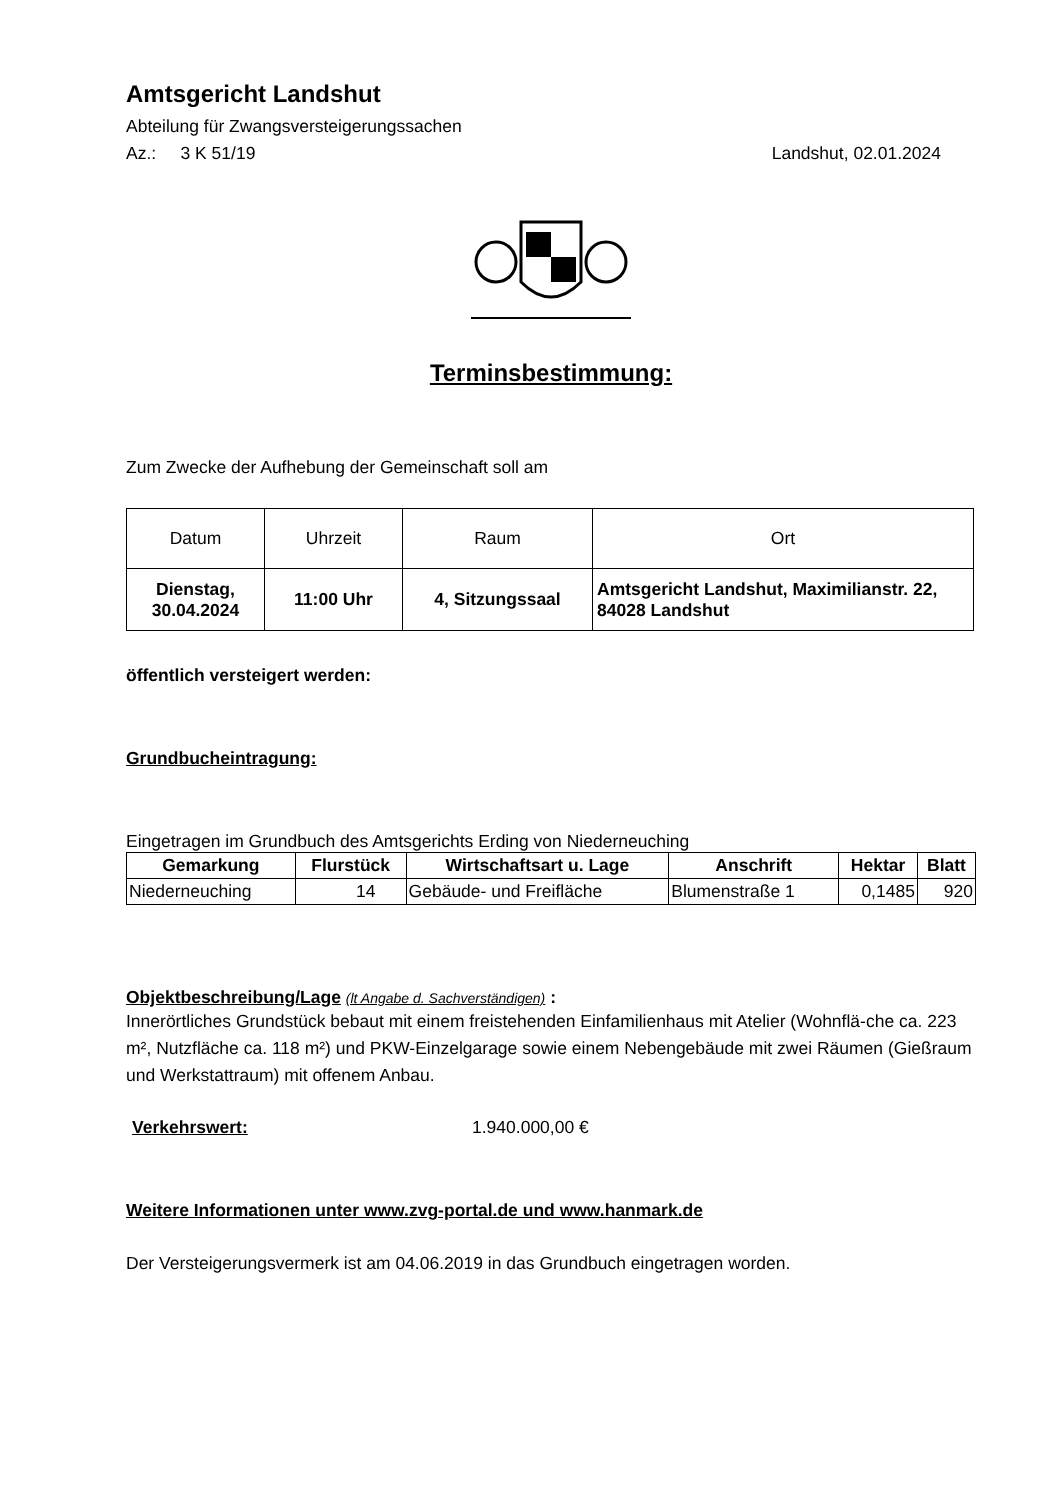Amtsgericht Landshut
Abteilung für Zwangsversteigerungssachen
Az.: 3 K 51/19 Landshut, 02.01.2024
Terminsbestimmung:
Zum Zwecke der Aufhebung der Gemeinschaft soll am
| Datum | Uhrzeit | Raum | Ort |
| Dienstag, 30.04.2024 | 11:00 Uhr | 4, Sitzungssaal | Amtsgericht Landshut, Maximilianstr. 22, 84028 Landshut |
öffentlich versteigert werden:
Grundbucheintragung:
Eingetragen im Grundbuch des Amtsgerichts Erding von Niederneuching
| Gemarkung | Flurstück | Wirtschaftsart u. Lage | Anschrift | Hektar | Blatt |
| --- | --- | --- | --- | --- | --- |
| Niederneuching | 14 | Gebäude- und Freifläche | Blumenstraße 1 | 0,1485 | 920 |
Objektbeschreibung/Lage (lt Angabe d. Sachverständigen) :
Innerörtliches Grundstück bebaut mit einem freistehenden Einfamilienhaus mit Atelier (Wohnflä-che ca. 223 m², Nutzfläche ca. 118 m²) und PKW-Einzelgarage sowie einem Nebengebäude mit zwei Räumen (Gießraum und Werkstattraum) mit offenem Anbau.
Verkehrswert: 1.940.000,00 €
Weitere Informationen unter www.zvg-portal.de und www.hanmark.de
Der Versteigerungsvermerk ist am 04.06.2019 in das Grundbuch eingetragen worden.